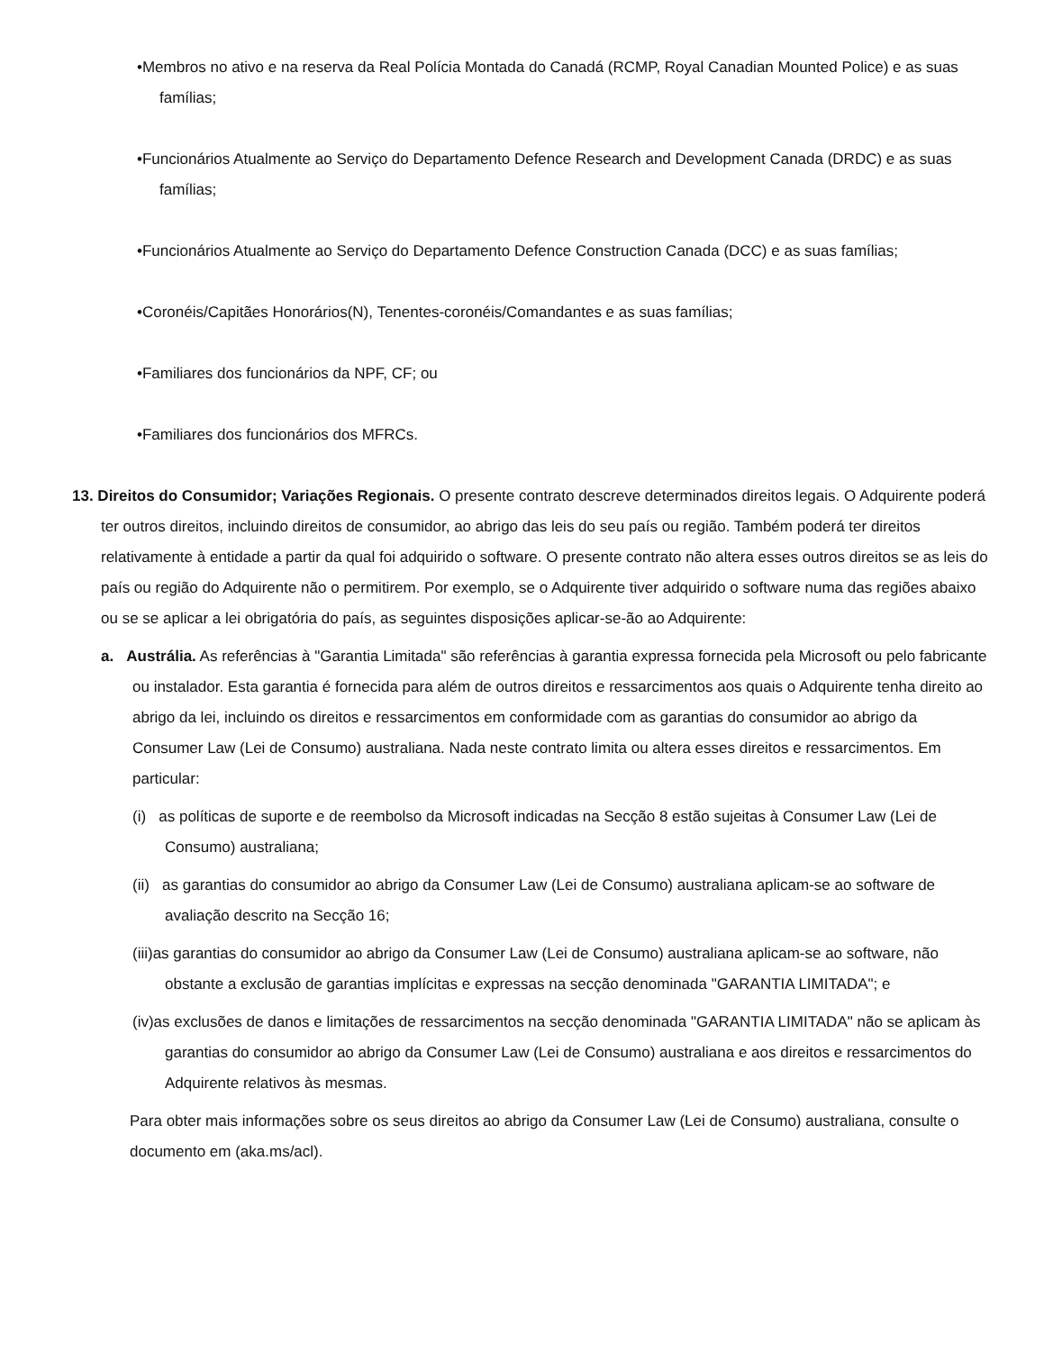•Membros no ativo e na reserva da Real Polícia Montada do Canadá (RCMP, Royal Canadian Mounted Police) e as suas famílias;
•Funcionários Atualmente ao Serviço do Departamento Defence Research and Development Canada (DRDC) e as suas famílias;
•Funcionários Atualmente ao Serviço do Departamento Defence Construction Canada (DCC) e as suas famílias;
•Coronéis/Capitães Honorários(N), Tenentes-coronéis/Comandantes e as suas famílias;
•Familiares dos funcionários da NPF, CF; ou
•Familiares dos funcionários dos MFRCs.
13. Direitos do Consumidor; Variações Regionais. O presente contrato descreve determinados direitos legais. O Adquirente poderá ter outros direitos, incluindo direitos de consumidor, ao abrigo das leis do seu país ou região. Também poderá ter direitos relativamente à entidade a partir da qual foi adquirido o software. O presente contrato não altera esses outros direitos se as leis do país ou região do Adquirente não o permitirem. Por exemplo, se o Adquirente tiver adquirido o software numa das regiões abaixo ou se se aplicar a lei obrigatória do país, as seguintes disposições aplicar-se-ão ao Adquirente:
a. Austrália. As referências à "Garantia Limitada" são referências à garantia expressa fornecida pela Microsoft ou pelo fabricante ou instalador. Esta garantia é fornecida para além de outros direitos e ressarcimentos aos quais o Adquirente tenha direito ao abrigo da lei, incluindo os direitos e ressarcimentos em conformidade com as garantias do consumidor ao abrigo da Consumer Law (Lei de Consumo) australiana. Nada neste contrato limita ou altera esses direitos e ressarcimentos. Em particular:
(i) as políticas de suporte e de reembolso da Microsoft indicadas na Secção 8 estão sujeitas à Consumer Law (Lei de Consumo) australiana;
(ii) as garantias do consumidor ao abrigo da Consumer Law (Lei de Consumo) australiana aplicam-se ao software de avaliação descrito na Secção 16;
(iii)as garantias do consumidor ao abrigo da Consumer Law (Lei de Consumo) australiana aplicam-se ao software, não obstante a exclusão de garantias implícitas e expressas na secção denominada "GARANTIA LIMITADA"; e
(iv)as exclusões de danos e limitações de ressarcimentos na secção denominada "GARANTIA LIMITADA" não se aplicam às garantias do consumidor ao abrigo da Consumer Law (Lei de Consumo) australiana e aos direitos e ressarcimentos do Adquirente relativos às mesmas.
Para obter mais informações sobre os seus direitos ao abrigo da Consumer Law (Lei de Consumo) australiana, consulte o documento em (aka.ms/acl).